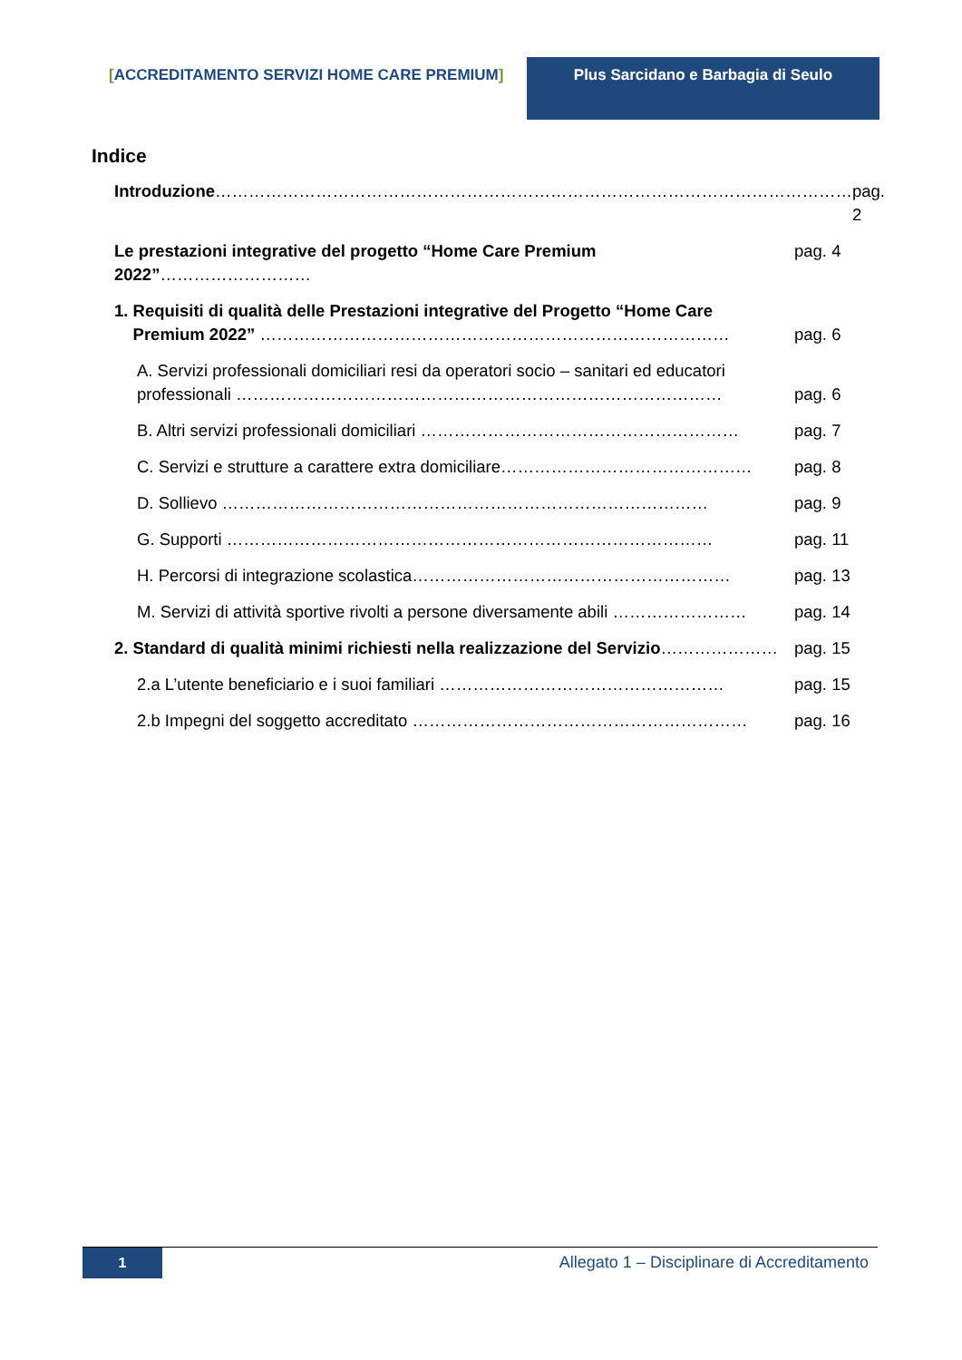[ACCREDITAMENTO SERVIZI HOME CARE PREMIUM]
Plus Sarcidano e Barbagia di Seulo
Indice
Introduzione……………………………………………………………………………………………………
pag. 2
Le prestazioni integrative del progetto “Home Care Premium 2022”………………………
pag. 4
1. Requisiti di qualità delle Prestazioni integrative del Progetto “Home Care
Premium 2022” …………………………………………………………………………
pag. 6
A. Servizi professionali domiciliari resi da operatori socio – sanitari ed educatori professionali ……………………………………………………………………………
pag. 6
B. Altri servizi professionali domiciliari …………………………………………………
pag. 7
C. Servizi e strutture a carattere extra domiciliare………………………………………
pag. 8
D. Sollievo ……………………………………………………………………………
pag. 9
G. Supporti ……………………………………………………………………………
pag. 11
H. Percorsi di integrazione scolastica…………………………………………………
pag. 13
M. Servizi di attività sportive rivolti a persone diversamente abili ……………………
pag. 14
2. Standard di qualità minimi richiesti nella realizzazione del Servizio…………………
pag. 15
2.a L’utente beneficiario e i suoi familiari ……………………………………………
pag. 15
2.b Impegni del soggetto accreditato ……………………………………………………
pag. 16
1
Allegato 1 – Disciplinare di Accreditamento